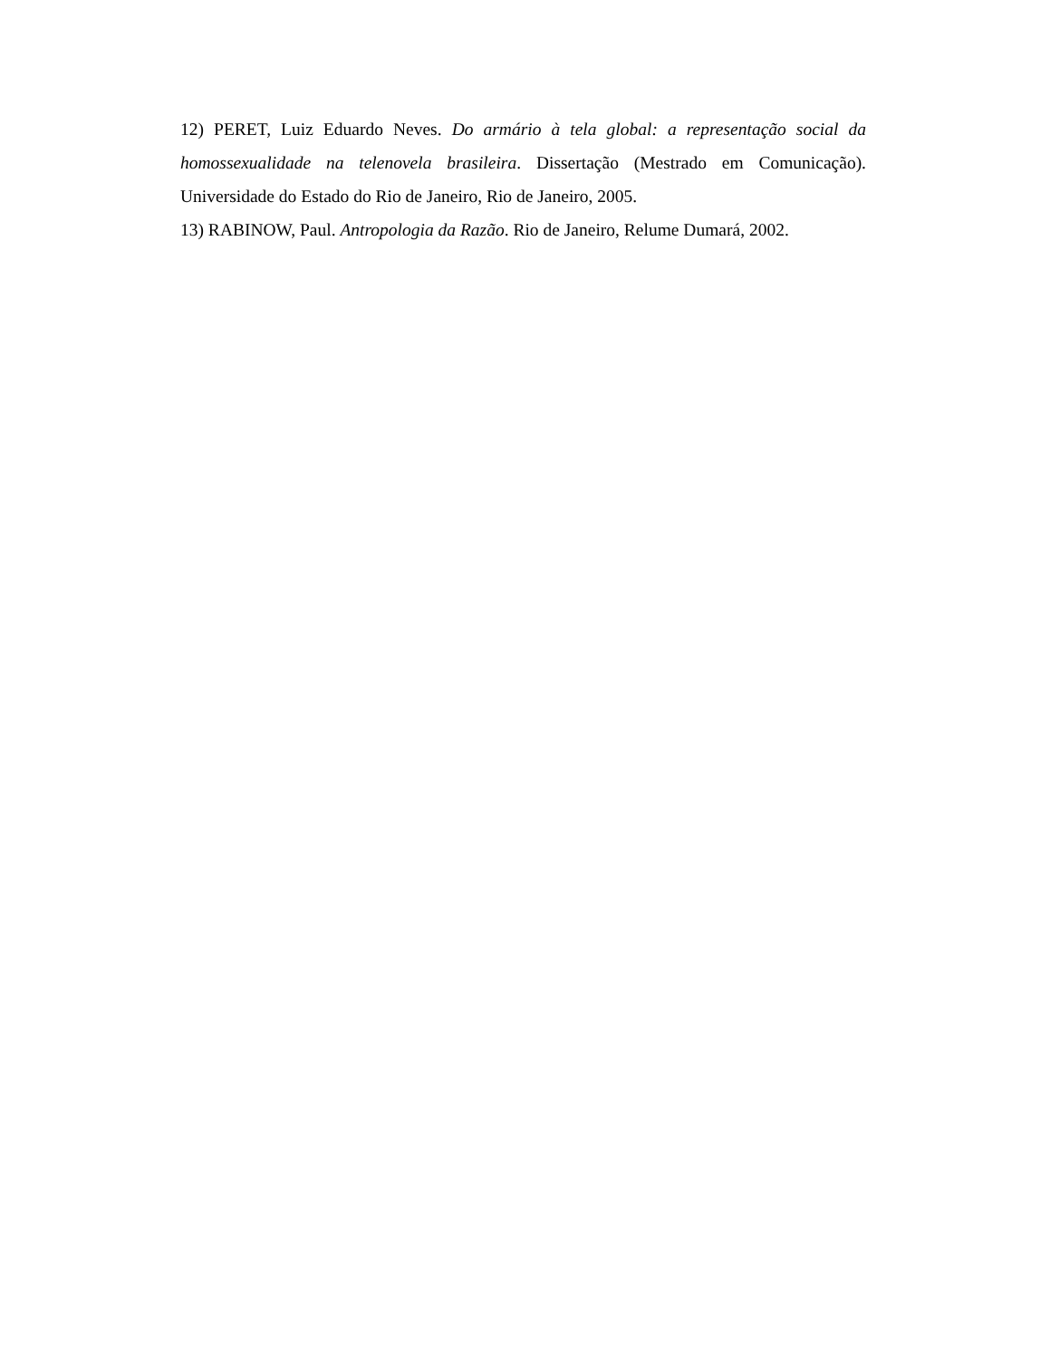12) PERET, Luiz Eduardo Neves. Do armário à tela global: a representação social da homossexualidade na telenovela brasileira. Dissertação (Mestrado em Comunicação). Universidade do Estado do Rio de Janeiro, Rio de Janeiro, 2005.
13) RABINOW, Paul. Antropologia da Razão. Rio de Janeiro, Relume Dumará, 2002.